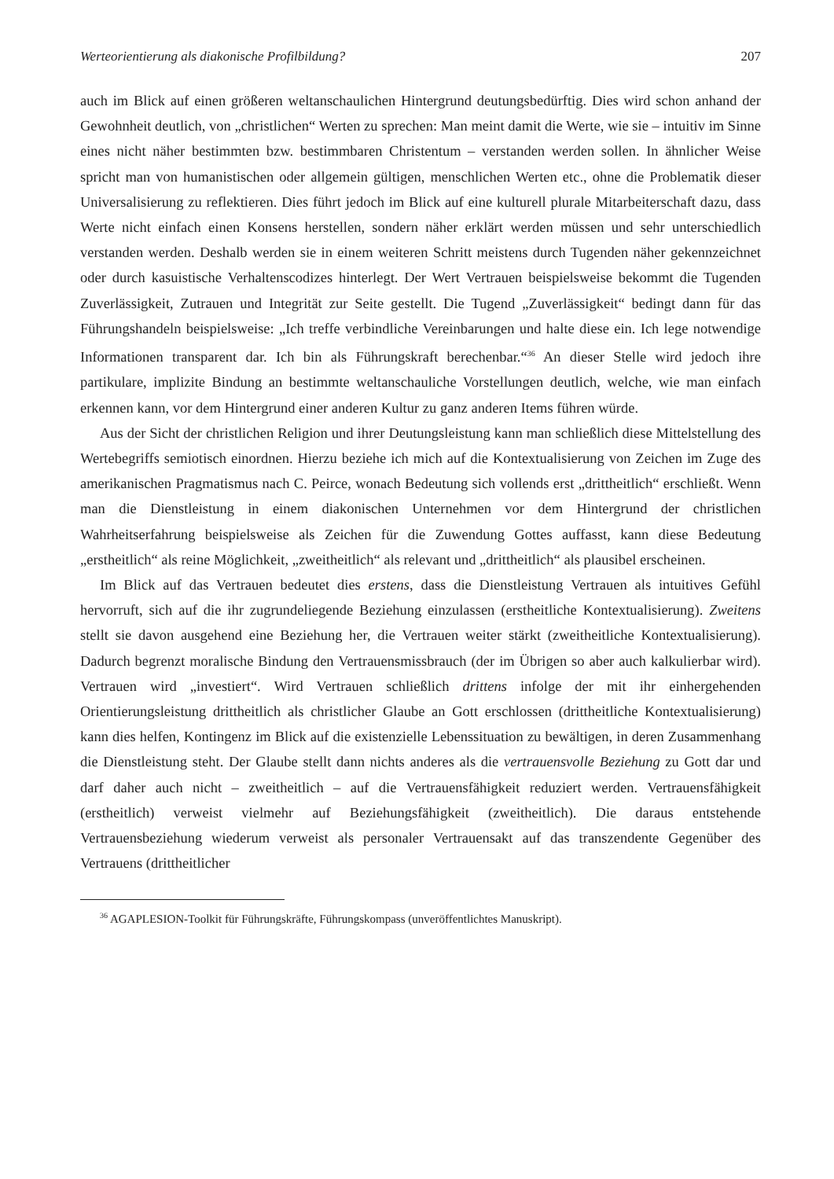Werteorientierung als diakonische Profilbildung? 207
auch im Blick auf einen größeren weltanschaulichen Hintergrund deutungsbedürftig. Dies wird schon anhand der Gewohnheit deutlich, von „christlichen“ Werten zu sprechen: Man meint damit die Werte, wie sie – intuitiv im Sinne eines nicht näher bestimmten bzw. bestimmbaren Christentum – verstanden werden sollen. In ähnlicher Weise spricht man von humanistischen oder allgemein gültigen, menschlichen Werten etc., ohne die Problematik dieser Universalisierung zu reflektieren. Dies führt jedoch im Blick auf eine kulturell plurale Mitarbeiterschaft dazu, dass Werte nicht einfach einen Konsens herstellen, sondern näher erklärt werden müssen und sehr unterschiedlich verstanden werden. Deshalb werden sie in einem weiteren Schritt meistens durch Tugenden näher gekennzeichnet oder durch kasuistische Verhaltenscodizes hinterlegt. Der Wert Vertrauen beispielsweise bekommt die Tugenden Zuverlässigkeit, Zutrauen und Integrität zur Seite gestellt. Die Tugend „Zuverlässigkeit“ bedingt dann für das Führungshandeln beispielsweise: „Ich treffe verbindliche Vereinbarungen und halte diese ein. Ich lege notwendige Informationen transparent dar. Ich bin als Führungskraft berechenbar.“<sup>36</sup> An dieser Stelle wird jedoch ihre partikulare, implizite Bindung an bestimmte weltanschauliche Vorstellungen deutlich, welche, wie man einfach erkennen kann, vor dem Hintergrund einer anderen Kultur zu ganz anderen Items führen würde.
Aus der Sicht der christlichen Religion und ihrer Deutungsleistung kann man schließlich diese Mittelstellung des Wertebegriffs semiotisch einordnen. Hierzu beziehe ich mich auf die Kontextualisierung von Zeichen im Zuge des amerikanischen Pragmatismus nach C. Peirce, wonach Bedeutung sich vollends erst „drittheitlich“ erschließt. Wenn man die Dienstleistung in einem diakonischen Unternehmen vor dem Hintergrund der christlichen Wahrheitserfahrung beispielsweise als Zeichen für die Zuwendung Gottes auffasst, kann diese Bedeutung „erstheitlich“ als reine Möglichkeit, „zweitheitlich“ als relevant und „drittheitlich“ als plausibel erscheinen.
Im Blick auf das Vertrauen bedeutet dies erstens, dass die Dienstleistung Vertrauen als intuitives Gefühl hervorruft, sich auf die ihr zugrundeliegende Beziehung einzulassen (erstheitliche Kontextualisierung). Zweitens stellt sie davon ausgehend eine Beziehung her, die Vertrauen weiter stärkt (zweitheitliche Kontextualisierung). Dadurch begrenzt moralische Bindung den Vertrauensmissbrauch (der im Übrigen so aber auch kalkulierbar wird). Vertrauen wird „investiert“. Wird Vertrauen schließlich drittens infolge der mit ihr einhergehenden Orientierungsleistung drittheitlich als christlicher Glaube an Gott erschlossen (drittheitliche Kontextualisierung) kann dies helfen, Kontingenz im Blick auf die existenzielle Lebenssituation zu bewältigen, in deren Zusammenhang die Dienstleistung steht. Der Glaube stellt dann nichts anderes als die vertrauensvolle Beziehung zu Gott dar und darf daher auch nicht – zweitheitlich – auf die Vertrauensfähigkeit reduziert werden. Vertrauensfähigkeit (erstheitlich) verweist vielmehr auf Beziehungsfähigkeit (zweitheitlich). Die daraus entstehende Vertrauensbeziehung wiederum verweist als personaler Vertrauensakt auf das transzendente Gegenüber des Vertrauens (drittheitlicher
<sup>36</sup> AGAPLESION-Toolkit für Führungskräfte, Führungskompass (unveröffentlichtes Manuskript).